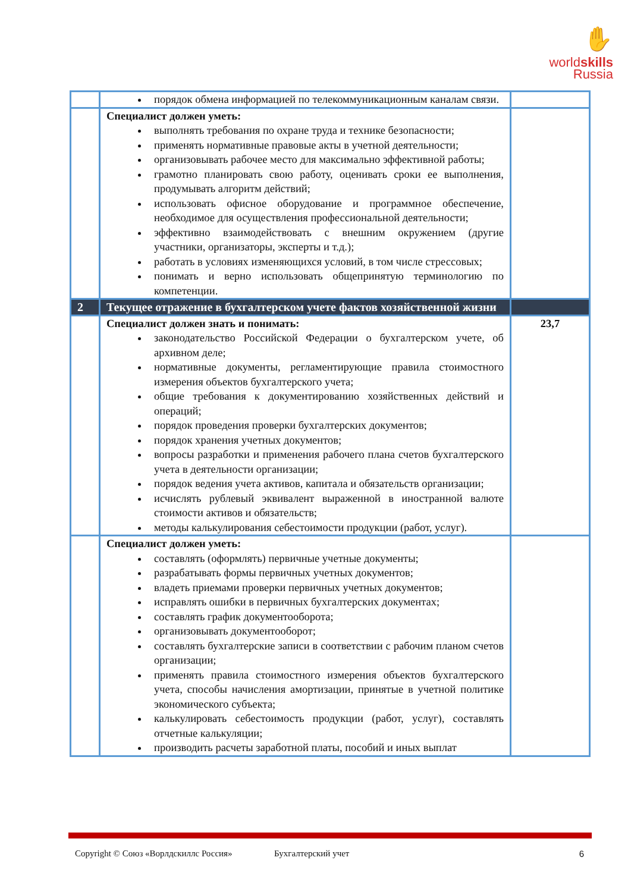✋
worldskills
Russia
| | порядок обмена информацией по телекоммуникационным каналам связи. | |
| | Специалист должен уметь: выполнять требования по охране труда и технике безопасности; применять нормативные правовые акты в учетной деятельности; организовывать рабочее место для максимально эффективной работы; грамотно планировать свою работу, оценивать сроки ее выполнения, продумывать алгоритм действий; использовать офисное оборудование и программное обеспечение, необходимое для осуществления профессиональной деятельности; эффективно взаимодействовать с внешним окружением (другие участники, организаторы, эксперты и т.д.); работать в условиях изменяющихся условий, в том числе стрессовых; понимать и верно использовать общепринятую терминологию по компетенции. | |
| 2 | Текущее отражение в бухгалтерском учете фактов хозяйственной жизни | |
| | Специалист должен знать и понимать: законодательство Российской Федерации о бухгалтерском учете, об архивном деле; нормативные документы, регламентирующие правила стоимостного измерения объектов бухгалтерского учета; общие требования к документированию хозяйственных действий и операций; порядок проведения проверки бухгалтерских документов; порядок хранения учетных документов; вопросы разработки и применения рабочего плана счетов бухгалтерского учета в деятельности организации; порядок ведения учета активов, капитала и обязательств организации; исчислять рублевый эквивалент выраженной в иностранной валюте стоимости активов и обязательств; методы калькулирования себестоимости продукции (работ, услуг). | 23,7 |
| | Специалист должен уметь: составлять (оформлять) первичные учетные документы; разрабатывать формы первичных учетных документов; владеть приемами проверки первичных учетных документов; исправлять ошибки в первичных бухгалтерских документах; составлять график документооборота; организовывать документооборот; составлять бухгалтерские записи в соответствии с рабочим планом счетов организации; применять правила стоимостного измерения объектов бухгалтерского учета, способы начисления амортизации, принятые в учетной политике экономического субъекта; калькулировать себестоимость продукции (работ, услуг), составлять отчетные калькуляции; производить расчеты заработной платы, пособий и иных выплат | |
Copyright © Союз «Ворлдскиллс Россия» Бухгалтерский учет 6